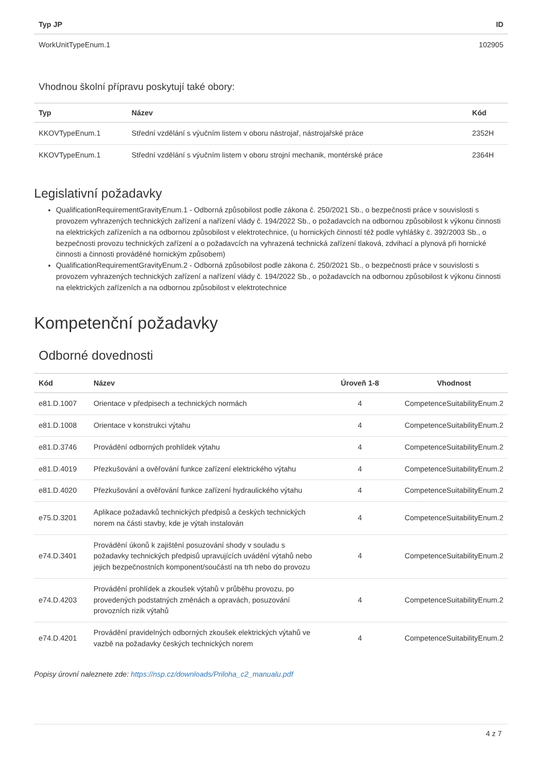| Typ JP | ID |
| --- | --- |
| WorkUnitTypeEnum.1 | 102905 |
Vhodnou školní přípravu poskytují také obory:
| Typ | Název | Kód |
| --- | --- | --- |
| KKOVTypeEnum.1 | Střední vzdělání s výučním listem v oboru nástrojař, nástrojařské práce | 2352H |
| KKOVTypeEnum.1 | Střední vzdělání s výučním listem v oboru strojní mechanik, montérské práce | 2364H |
Legislativní požadavky
QualificationRequirementGravityEnum.1 - Odborná způsobilost podle zákona č. 250/2021 Sb., o bezpečnosti práce v souvislosti s provozem vyhrazených technických zařízení a nařízení vlády č. 194/2022 Sb., o požadavcích na odbornou způsobilost k výkonu činnosti na elektrických zařízeních a na odbornou způsobilost v elektrotechnice, (u hornických činností též podle vyhlášky č. 392/2003 Sb., o bezpečnosti provozu technických zařízení a o požadavcích na vyhrazená technická zařízení tlaková, zdvihací a plynová při hornické činnosti a činnosti prováděné hornickým způsobem)
QualificationRequirementGravityEnum.2 - Odborná způsobilost podle zákona č. 250/2021 Sb., o bezpečnosti práce v souvislosti s provozem vyhrazených technických zařízení a nařízení vlády č. 194/2022 Sb., o požadavcích na odbornou způsobilost k výkonu činnosti na elektrických zařízeních a na odbornou způsobilost v elektrotechnice
Kompetenční požadavky
Odborné dovednosti
| Kód | Název | Úroveň 1-8 | Vhodnost |
| --- | --- | --- | --- |
| e81.D.1007 | Orientace v předpisech a technických normách | 4 | CompetenceSuitabilityEnum.2 |
| e81.D.1008 | Orientace v konstrukci výtahu | 4 | CompetenceSuitabilityEnum.2 |
| e81.D.3746 | Provádění odborných prohlídek výtahu | 4 | CompetenceSuitabilityEnum.2 |
| e81.D.4019 | Přezkušování a ověřování funkce zařízení elektrického výtahu | 4 | CompetenceSuitabilityEnum.2 |
| e81.D.4020 | Přezkušování a ověřování funkce zařízení hydraulického výtahu | 4 | CompetenceSuitabilityEnum.2 |
| e75.D.3201 | Aplikace požadavků technických předpisů a českých technických norem na části stavby, kde je výtah instalován | 4 | CompetenceSuitabilityEnum.2 |
| e74.D.3401 | Provádění úkonů k zajištění posuzování shody v souladu s požadavky technických předpisů upravujících uvádění výtahů nebo jejich bezpečnostních komponent/součástí na trh nebo do provozu | 4 | CompetenceSuitabilityEnum.2 |
| e74.D.4203 | Provádění prohlídek a zkoušek výtahů v průběhu provozu, po provedených podstatných změnách a opravách, posuzování provozních rizik výtahů | 4 | CompetenceSuitabilityEnum.2 |
| e74.D.4201 | Provádění pravidelných odborných zkoušek elektrických výtahů ve vazbě na požadavky českých technických norem | 4 | CompetenceSuitabilityEnum.2 |
Popisy úrovní naleznete zde: https://nsp.cz/downloads/Priloha_c2_manualu.pdf
4 z 7